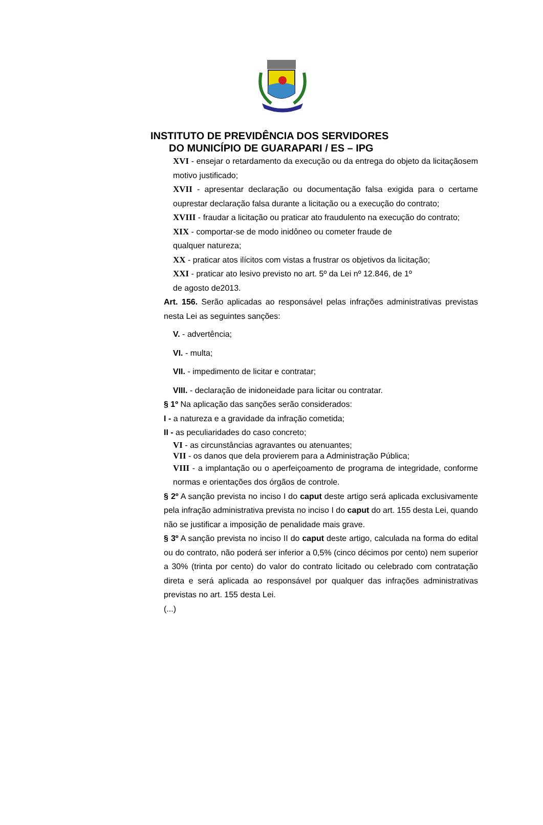INSTITUTO DE PREVIDÊNCIA DOS SERVIDORES
DO MUNICÍPIO DE GUARAPARI / ES – IPG
XVI - ensejar o retardamento da execução ou da entrega do objeto da licitaçãosem motivo justificado;
XVII - apresentar declaração ou documentação falsa exigida para o certame ouprestar declaração falsa durante a licitação ou a execução do contrato;
XVIII - fraudar a licitação ou praticar ato fraudulento na execução do contrato;
XIX - comportar-se de modo inidôneo ou cometer fraude de
qualquer natureza;
XX - praticar atos ilícitos com vistas a frustrar os objetivos da licitação;
XXI - praticar ato lesivo previsto no art. 5º da Lei nº 12.846, de 1º
de agosto de2013.
Art. 156. Serão aplicadas ao responsável pelas infrações administrativas previstas nesta Lei as seguintes sanções:
V. - advertência;
VI. - multa;
VII. - impedimento de licitar e contratar;
VIII. - declaração de inidoneidade para licitar ou contratar.
§ 1º Na aplicação das sanções serão considerados:
I - a natureza e a gravidade da infração cometida;
II - as peculiaridades do caso concreto;
VI - as circunstâncias agravantes ou atenuantes;
VII - os danos que dela provierem para a Administração Pública;
VIII - a implantação ou o aperfeiçoamento de programa de integridade, conforme normas e orientações dos órgãos de controle.
§ 2º A sanção prevista no inciso I do caput deste artigo será aplicada exclusivamente pela infração administrativa prevista no inciso I do caput do art. 155 desta Lei, quando não se justificar a imposição de penalidade mais grave.
§ 3º A sanção prevista no inciso II do caput deste artigo, calculada na forma do edital ou do contrato, não poderá ser inferior a 0,5% (cinco décimos por cento) nem superior a 30% (trinta por cento) do valor do contrato licitado ou celebrado com contratação direta e será aplicada ao responsável por qualquer das infrações administrativas previstas no art. 155 desta Lei.
(...)